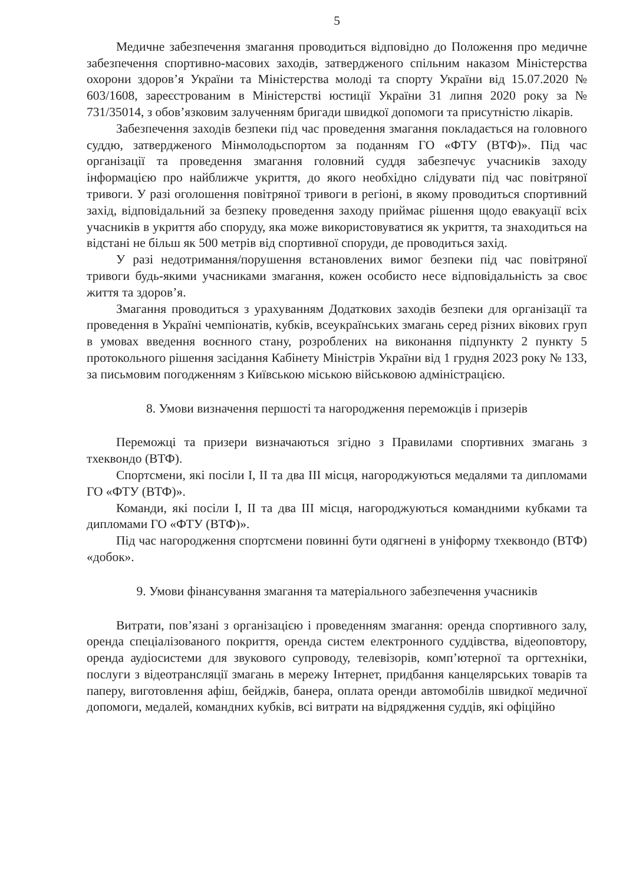5
Медичне забезпечення змагання проводиться відповідно до Положення про медичне забезпечення спортивно-масових заходів, затвердженого спільним наказом Міністерства охорони здоров’я України та Міністерства молоді та спорту України від 15.07.2020 № 603/1608, зареєстрованим в Міністерстві юстиції України 31 липня 2020 року за № 731/35014, з обов’язковим залученням бригади швидкої допомоги та присутністю лікарів.
Забезпечення заходів безпеки під час проведення змагання покладається на головного суддю, затвердженого Мінмолодьспортом за поданням ГО «ФТУ (ВТФ)». Під час організації та проведення змагання головний суддя забезпечує учасників заходу інформацією про найближче укриття, до якого необхідно слідувати під час повітряної тривоги. У разі оголошення повітряної тривоги в регіоні, в якому проводиться спортивний захід, відповідальний за безпеку проведення заходу приймає рішення щодо евакуації всіх учасників в укриття або споруду, яка може використовуватися як укриття, та знаходиться на відстані не більш як 500 метрів від спортивної споруди, де проводиться захід.
У разі недотримання/порушення встановлених вимог безпеки під час повітряної тривоги будь-якими учасниками змагання, кожен особисто несе відповідальність за своє життя та здоров’я.
Змагання проводиться з урахуванням Додаткових заходів безпеки для організації та проведення в Україні чемпіонатів, кубків, всеукраїнських змагань серед різних вікових груп в умовах введення воєнного стану, розроблених на виконання підпункту 2 пункту 5 протокольного рішення засідання Кабінету Міністрів України від 1 грудня 2023 року № 133, за письмовим погодженням з Київською міською військовою адміністрацією.
8. Умови визначення першості та нагородження переможців і призерів
Переможці та призери визначаються згідно з Правилами спортивних змагань з тхеквондо (ВТФ).
Спортсмени, які посіли І, ІІ та два ІІІ місця, нагороджуються медалями та дипломами ГО «ФТУ (ВТФ)».
Команди, які посіли І, ІІ та два ІІІ місця, нагороджуються командними кубками та дипломами ГО «ФТУ (ВТФ)».
Під час нагородження спортсмени повинні бути одягнені в уніформу тхеквондо (ВТФ) «добок».
9. Умови фінансування змагання та матеріального забезпечення учасників
Витрати, пов’язані з організацією і проведенням змагання: оренда спортивного залу, оренда спеціалізованого покриття, оренда систем електронного суддівства, відеоповтору, оренда аудіосистеми для звукового супроводу, телевізорів, комп’ютерної та оргтехніки, послуги з відеотрансляції змагань в мережу Інтернет, придбання канцелярських товарів та паперу, виготовлення афіш, бейджів, банера, оплата оренди автомобілів швидкої медичної допомоги, медалей, командних кубків, всі витрати на відрядження суддів, які офіційно